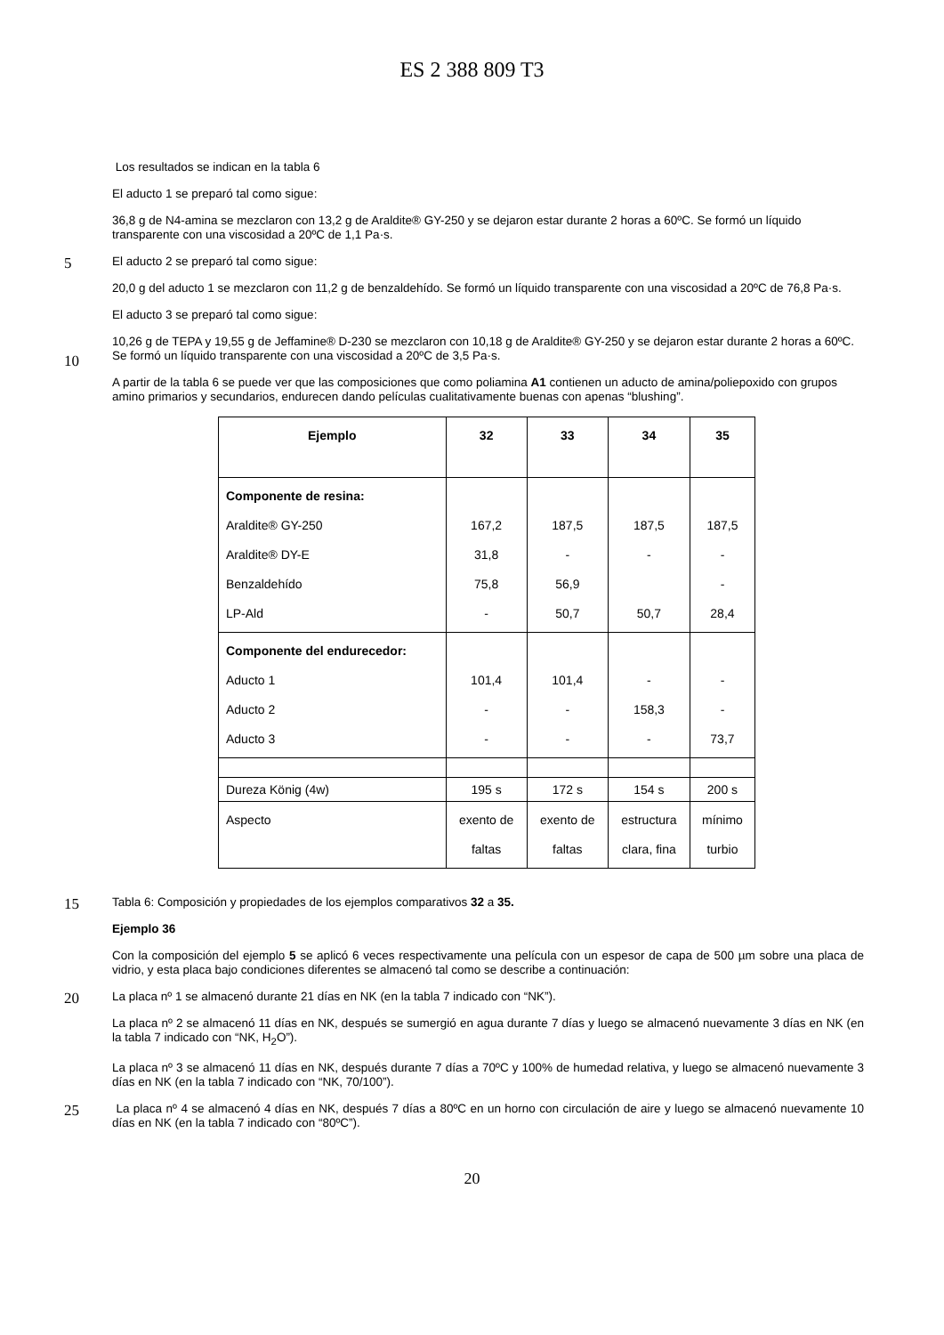ES 2 388 809 T3
Los resultados se indican en la tabla 6
El aducto 1 se preparó tal como sigue:
36,8 g de N4-amina se mezclaron con 13,2 g de Araldite® GY-250 y se dejaron estar durante 2 horas a 60ºC. Se formó un líquido transparente con una viscosidad a 20ºC de 1,1 Pa·s.
5
El aducto 2 se preparó tal como sigue:
20,0 g del aducto 1 se mezclaron con 11,2 g de benzaldehído. Se formó un líquido transparente con una viscosidad a 20ºC de 76,8 Pa·s.
El aducto 3 se preparó tal como sigue:
10
10,26 g de TEPA y 19,55 g de Jeffamine® D-230 se mezclaron con 10,18 g de Araldite® GY-250 y se dejaron estar durante 2 horas a 60ºC. Se formó un líquido transparente con una viscosidad a 20ºC de 3,5 Pa·s.
A partir de la tabla 6 se puede ver que las composiciones que como poliamina A1 contienen un aducto de amina/poliepoxido con grupos amino primarios y secundarios, endurecen dando películas cualitativamente buenas con apenas “blushing”.
| Ejemplo | 32 | 33 | 34 | 35 |
| --- | --- | --- | --- | --- |
| Componente de resina: Araldite® GY-250 Araldite® DY-E Benzaldehído LP-Ald | 167,2 31,8 75,8 - | 187,5 - 56,9 50,7 | 187,5 - 50,7 | 187,5 - - 28,4 |
| Componente del endurecedor: Aducto 1 Aducto 2 Aducto 3 | 101,4 - - | 101,4 - - | - 158,3 - | - - 73,7 |
| Dureza König (4w) | 195 s | 172 s | 154 s | 200 s |
| Aspecto | exento de faltas | exento de faltas | estructura clara, fina | mínimo turbio |
15
Tabla 6: Composición y propiedades de los ejemplos comparativos 32 a 35.
Ejemplo 36
Con la composición del ejemplo 5 se aplicó 6 veces respectivamente una película con un espesor de capa de 500 µm sobre una placa de vidrio, y esta placa bajo condiciones diferentes se almacenó tal como se describe a continuación:
20
La placa nº 1 se almacenó durante 21 días en NK (en la tabla 7 indicado con “NK”).
La placa nº 2 se almacenó 11 días en NK, después se sumergió en agua durante 7 días y luego se almacenó nuevamente 3 días en NK (en la tabla 7 indicado con “NK, H<sub>2</sub>O”).
La placa nº 3 se almacenó 11 días en NK, después durante 7 días a 70ºC y 100% de humedad relativa, y luego se almacenó nuevamente 3 días en NK (en la tabla 7 indicado con “NK, 70/100”).
25
La placa nº 4 se almacenó 4 días en NK, después 7 días a 80ºC en un horno con circulación de aire y luego se almacenó nuevamente 10 días en NK (en la tabla 7 indicado con “80ºC”).
20